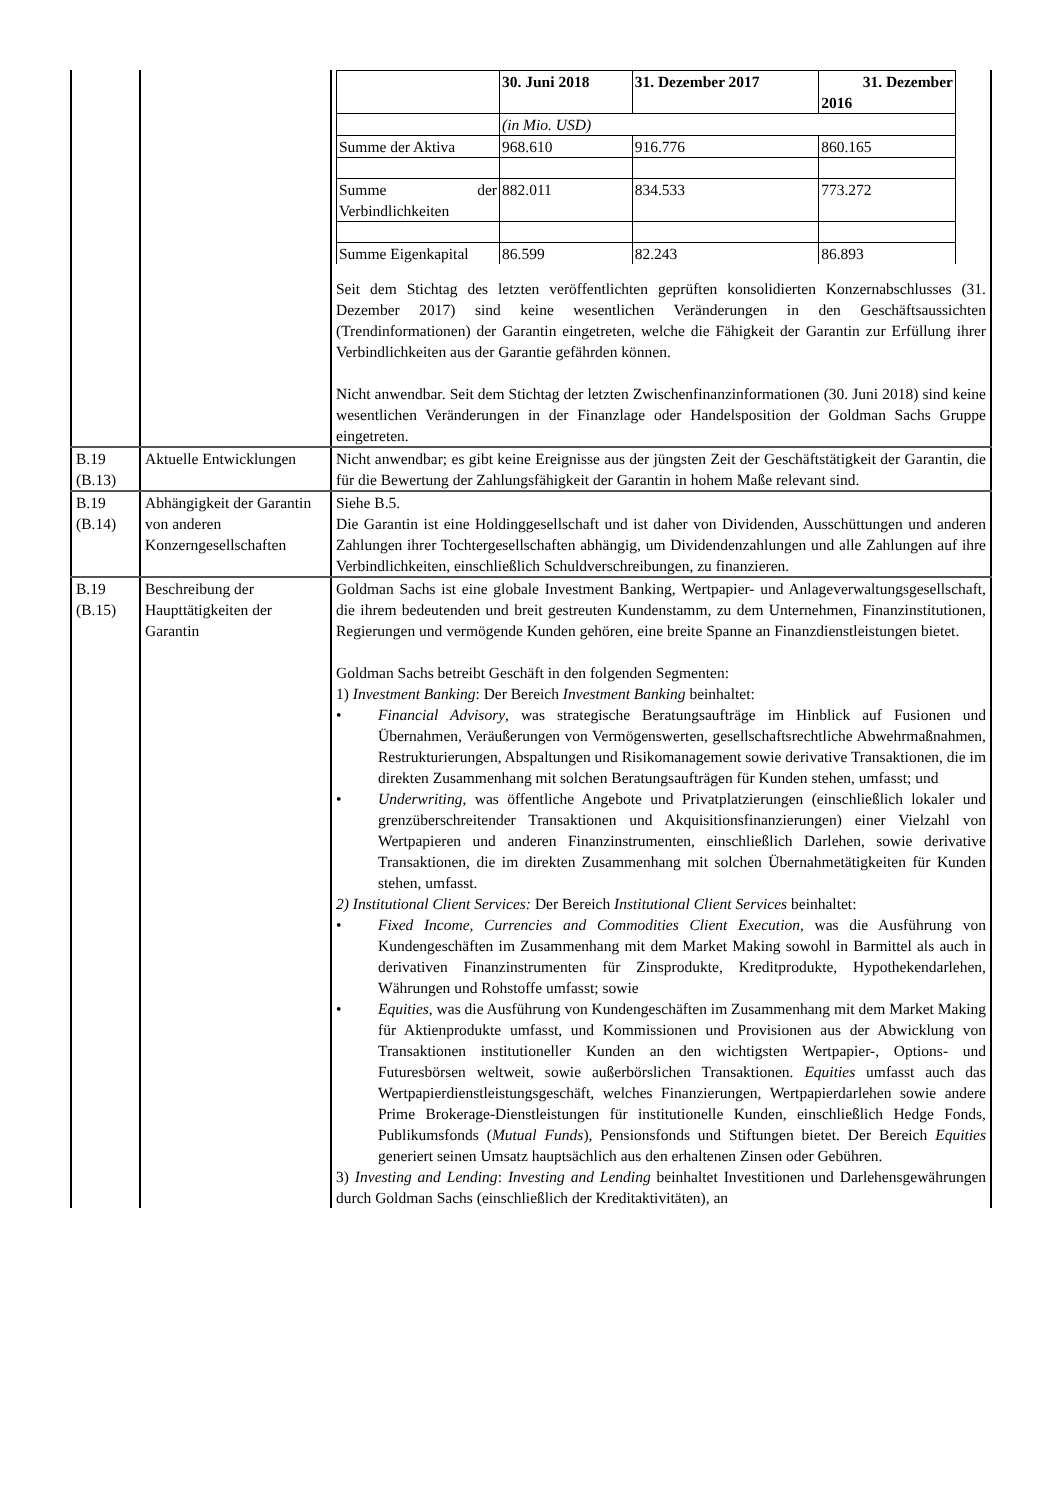| | | / / 30. Juni 2018 / 31. Dezember 2017 / 31. Dezember 2016 / / --- / --- / --- / --- / / / (in Mio. USD) / / / / Summe der Aktiva / 968.610 / 916.776 / 860.165 / / Summe der Verbindlichkeiten / 882.011 / 834.533 / 773.272 / / Summe Eigenkapital / 86.599 / 82.243 / 86.893 / Seit dem Stichtag des letzten veröffentlichten geprüften konsolidierten Konzernabschlusses (31. Dezember 2017) sind keine wesentlichen Veränderungen in den Geschäftsaussichten (Trendinformationen) der Garantin eingetreten, welche die Fähigkeit der Garantin zur Erfüllung ihrer Verbindlichkeiten aus der Garantie gefährden können. Nicht anwendbar. Seit dem Stichtag der letzten Zwischenfinanzinformationen (30. Juni 2018) sind keine wesentlichen Veränderungen in der Finanzlage oder Handelsposition der Goldman Sachs Gruppe eingetreten. |
| B.19 (B.13) | Aktuelle Entwicklungen | Nicht anwendbar; es gibt keine Ereignisse aus der jüngsten Zeit der Geschäftstätigkeit der Garantin, die für die Bewertung der Zahlungsfähigkeit der Garantin in hohem Maße relevant sind. |
| B.19 (B.14) | Abhängigkeit der Garantin von anderen Konzerngesellschaften | Siehe B.5. Die Garantin ist eine Holdinggesellschaft und ist daher von Dividenden, Ausschüttungen und anderen Zahlungen ihrer Tochtergesellschaften abhängig, um Dividendenzahlungen und alle Zahlungen auf ihre Verbindlichkeiten, einschließlich Schuldverschreibungen, zu finanzieren. |
| B.19 (B.15) | Beschreibung der Haupttätigkeiten der Garantin | Goldman Sachs ist eine globale Investment Banking, Wertpapier- und Anlageverwaltungsgesellschaft, die ihrem bedeutenden und breit gestreuten Kundenstamm, zu dem Unternehmen, Finanzinstitutionen, Regierungen und vermögende Kunden gehören, eine breite Spanne an Finanzdienstleistungen bietet. Goldman Sachs betreibt Geschäft in den folgenden Segmenten: 1) Investment Banking : Der Bereich Investment Banking beinhaltet: • Financial Advisory , was strategische Beratungsaufträge im Hinblick auf Fusionen und Übernahmen, Veräußerungen von Vermögenswerten, gesellschaftsrechtliche Abwehrmaßnahmen, Restrukturierungen, Abspaltungen und Risikomanagement sowie derivative Transaktionen, die im direkten Zusammenhang mit solchen Beratungsaufträgen für Kunden stehen, umfasst; und • Underwriting , was öffentliche Angebote und Privatplatzierungen (einschließlich lokaler und grenzüberschreitender Transaktionen und Akquisitionsfinanzierungen) einer Vielzahl von Wertpapieren und anderen Finanzinstrumenten, einschließlich Darlehen, sowie derivative Transaktionen, die im direkten Zusammenhang mit solchen Übernahmetätigkeiten für Kunden stehen, umfasst. 2) Institutional Client Services: Der Bereich Institutional Client Services beinhaltet: • Fixed Income, Currencies and Commodities Client Execution , was die Ausführung von Kundengeschäften im Zusammenhang mit dem Market Making sowohl in Barmittel als auch in derivativen Finanzinstrumenten für Zinsprodukte, Kreditprodukte, Hypothekendarlehen, Währungen und Rohstoffe umfasst; sowie • Equities , was die Ausführung von Kundengeschäften im Zusammenhang mit dem Market Making für Aktienprodukte umfasst, und Kommissionen und Provisionen aus der Abwicklung von Transaktionen institutioneller Kunden an den wichtigsten Wertpapier-, Options- und Futuresbörsen weltweit, sowie außerbörslichen Transaktionen. Equities umfasst auch das Wertpapierdienstleistungsgeschäft, welches Finanzierungen, Wertpapierdarlehen sowie andere Prime Brokerage-Dienstleistungen für institutionelle Kunden, einschließlich Hedge Fonds, Publikumsfonds ( Mutual Funds ), Pensionsfonds und Stiftungen bietet. Der Bereich Equities generiert seinen Umsatz hauptsächlich aus den erhaltenen Zinsen oder Gebühren. 3) Investing and Lending : Investing and Lending beinhaltet Investitionen und Darlehensgewährungen durch Goldman Sachs (einschließlich der Kreditaktivitäten), an |